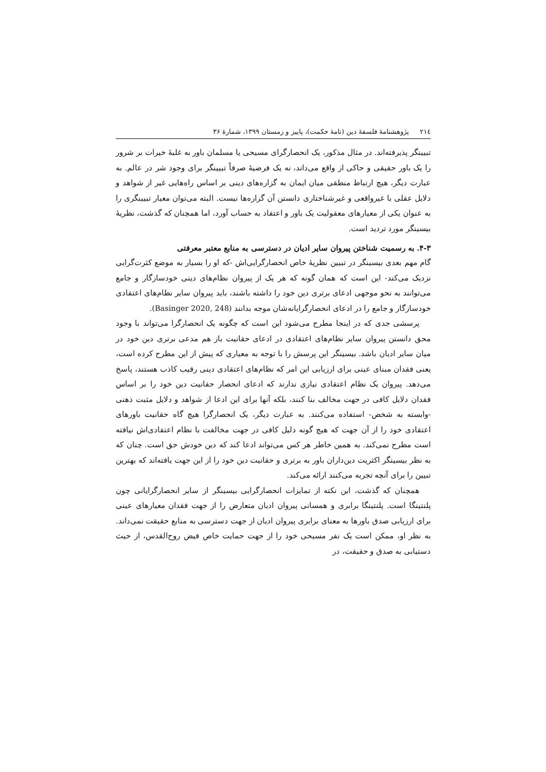٢١٤ پژوهشنامهٔ فلسفهٔ دین (نامهٔ حکمت)، پاییز و زمستان ١٣٩٩، شمارهٔ ٣۶
تبیینگر پذیرفته‌اند. در مثال مذکور، یک انحصارگرای مسیحی یا مسلمان باور به غلبهٔ خیرات بر شرور را یک باور حقیقی و حاکی از واقع می‌داند، نه یک فرضیهٔ صرفاً تبیینگر برای وجود شر در عالم. به عبارت دیگر، هیچ ارتباط منطقی میان ایمان به گزاره‌های دینی بر اساس راه‌هایی غیر از شواهد و دلایل عقلی با غیرواقعی و غیرشناختاری دانستن آن گزاره‌ها نیست. البته می‌توان معیار تبیینگری را به عنوان یکی از معیارهای معقولیت یک باور و اعتقاد به حساب آورد، اما همچنان که گذشت، نظریهٔ بیسینگر مورد تردید است.
۴-۳. به رسمیت شناختن پیروان سایر ادیان در دسترسی به منابع معتبر معرفتی
گام مهم بعدی بیسینگر در تبیین نظریهٔ خاص انحصارگرایی‌اش -که او را بسیار به موضع کثرت‌گرایی نزدیک می‌کند- این است که همان گونه که هر یک از پیروان نظام‌های دینی خودسازگار و جامع می‌توانند به نحو موجهی ادعای برتری دین خود را داشته باشند، باید پیروان سایر نظام‌های اعتقادی خودسازگار و جامع را در ادعای انحصارگرایانه‌شان موجه بدانند (Basinger 2020, 248).
پرسشی جدی که در اینجا مطرح می‌شود این است که چگونه یک انحصارگرا می‌تواند با وجود محق دانستن پیروان سایر نظام‌های اعتقادی در ادعای حقانیت باز هم مدعی برتری دین خود در میان سایر ادیان باشد. بیسینگر این پرسش را با توجه به معیاری که پیش از این مطرح کرده است، یعنی فقدان مبنای عینی برای ارزیابی این امر که نظام‌های اعتقادی دینی رقیب کاذب هستند، پاسخ می‌دهد. پیروان یک نظام اعتقادی نیازی ندارند که ادعای انحصار حقانیت دین خود را بر اساس فقدان دلایل کافی در جهت مخالف بنا کنند، بلکه آنها برای این ادعا از شواهد و دلایل مثبت ذهنی -وابسته به شخص- استفاده می‌کنند. به عبارت دیگر، یک انحصارگرا هیچ گاه حقانیت باورهای اعتقادی خود را از آن جهت که هیچ گونه دلیل کافی در جهت مخالفت با نظام اعتقادی‌اش نیافته است مطرح نمی‌کند. به همین خاطر هر کس می‌تواند ادعا کند که دین خودش حق است. چنان که به نظر بیسینگر اکثریت دین‌داران باور به برتری و حقانیت دین خود را از این جهت یافته‌اند که بهترین تبیین را برای آنچه تجربه می‌کنند ارائه می‌کند.
همچنان که گذشت، این نکته از تمایزات انحصارگرایی بیسینگر از سایر انحصارگرایانی چون پلنتینگا است. پلنتینگا برابری و همسانی پیروان ادیان متعارض را از جهت فقدان معیارهای عینی برای ارزیابی صدق باورها به معنای برابری پیروان ادیان از جهت دسترسی به منابع حقیقت نمی‌داند. به نظر او، ممکن است یک نفر مسیحی خود را از جهت حمایت خاص فیض روح‌القدس، از حیث دستیابی به صدق و حقیقت، در